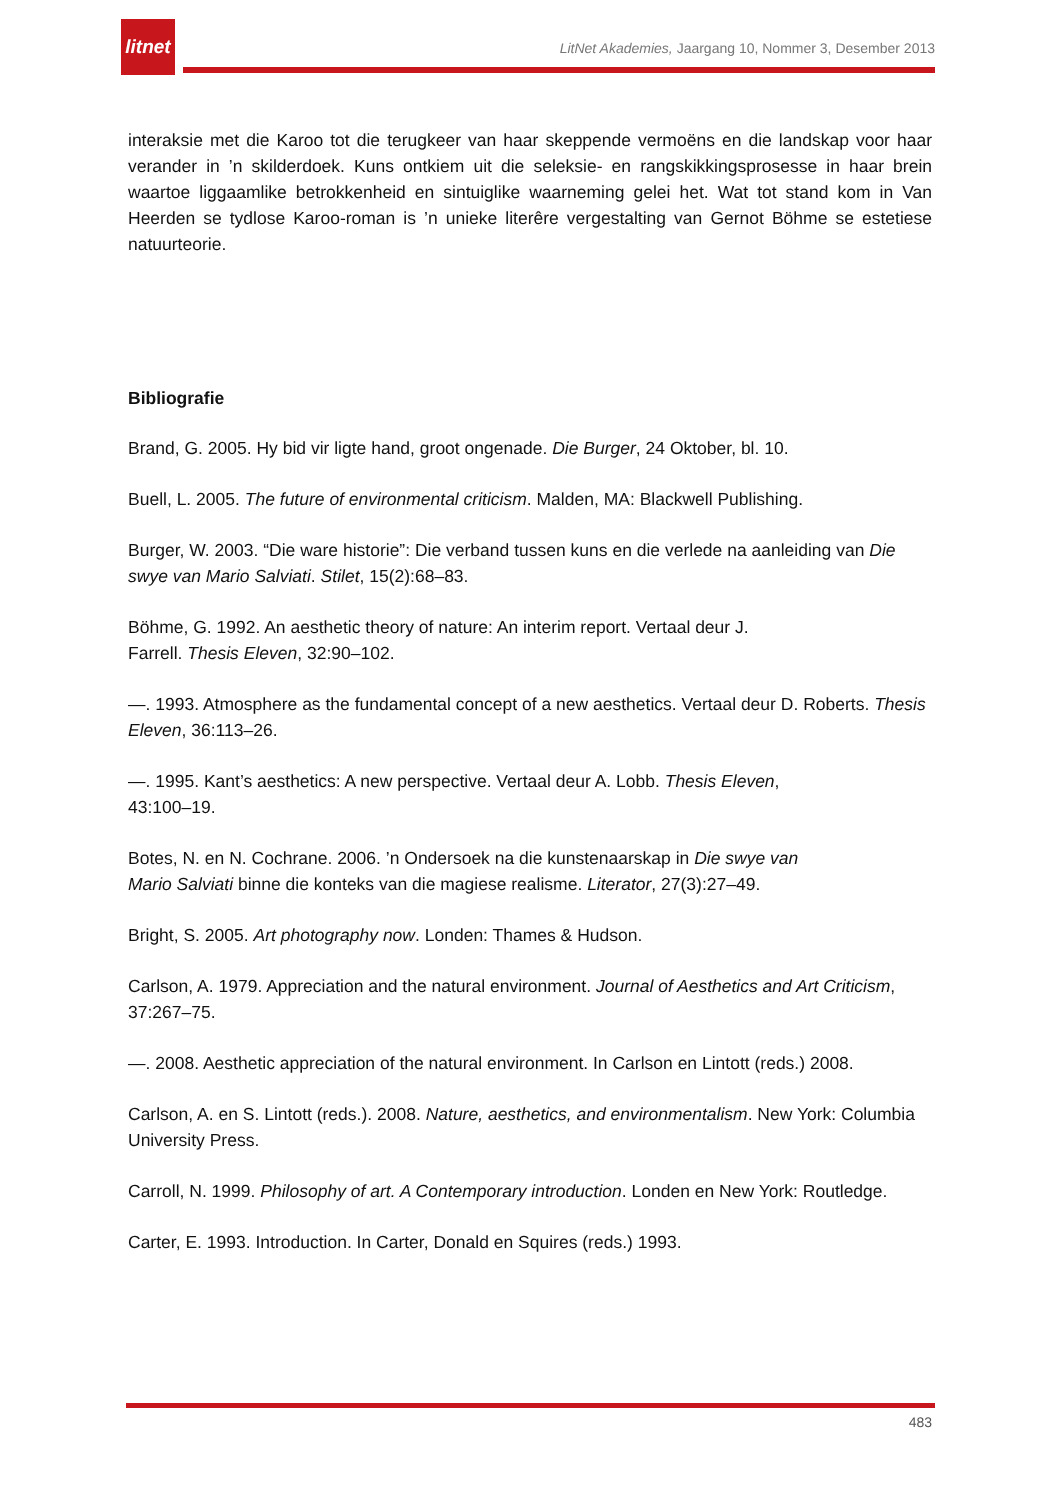litnet
LitNet Akademies, Jaargang 10, Nommer 3, Desember 2013
interaksie met die Karoo tot die terugkeer van haar skeppende vermoëns en die landskap voor haar verander in ’n skilderdoek. Kuns ontkiem uit die seleksie- en rangskikkingsprosesse in haar brein waartoe liggaamlike betrokkenheid en sintuiglike waarneming gelei het. Wat tot stand kom in Van Heerden se tydlose Karoo-roman is ’n unieke literêre vergestalting van Gernot Böhme se estetiese natuurteorie.
Bibliografie
Brand, G. 2005. Hy bid vir ligte hand, groot ongenade. Die Burger, 24 Oktober, bl. 10.
Buell, L. 2005. The future of environmental criticism. Malden, MA: Blackwell Publishing.
Burger, W. 2003. “Die ware historie”: Die verband tussen kuns en die verlede na aanleiding van Die swye van Mario Salviati. Stilet, 15(2):68–83.
Böhme, G. 1992. An aesthetic theory of nature: An interim report. Vertaal deur J.
Farrell. Thesis Eleven, 32:90–102.
—. 1993. Atmosphere as the fundamental concept of a new aesthetics. Vertaal deur D. Roberts. Thesis Eleven, 36:113–26.
—. 1995. Kant’s aesthetics: A new perspective. Vertaal deur A. Lobb. Thesis Eleven,
43:100–19.
Botes, N. en N. Cochrane. 2006. ’n Ondersoek na die kunstenaarskap in Die swye van
Mario Salviati binne die konteks van die magiese realisme. Literator, 27(3):27–49.
Bright, S. 2005. Art photography now. Londen: Thames & Hudson.
Carlson, A. 1979. Appreciation and the natural environment. Journal of Aesthetics and Art Criticism, 37:267–75.
—. 2008. Aesthetic appreciation of the natural environment. In Carlson en Lintott (reds.) 2008.
Carlson, A. en S. Lintott (reds.). 2008. Nature, aesthetics, and environmentalism. New York: Columbia University Press.
Carroll, N. 1999. Philosophy of art. A Contemporary introduction. Londen en New York: Routledge.
Carter, E. 1993. Introduction. In Carter, Donald en Squires (reds.) 1993.
483